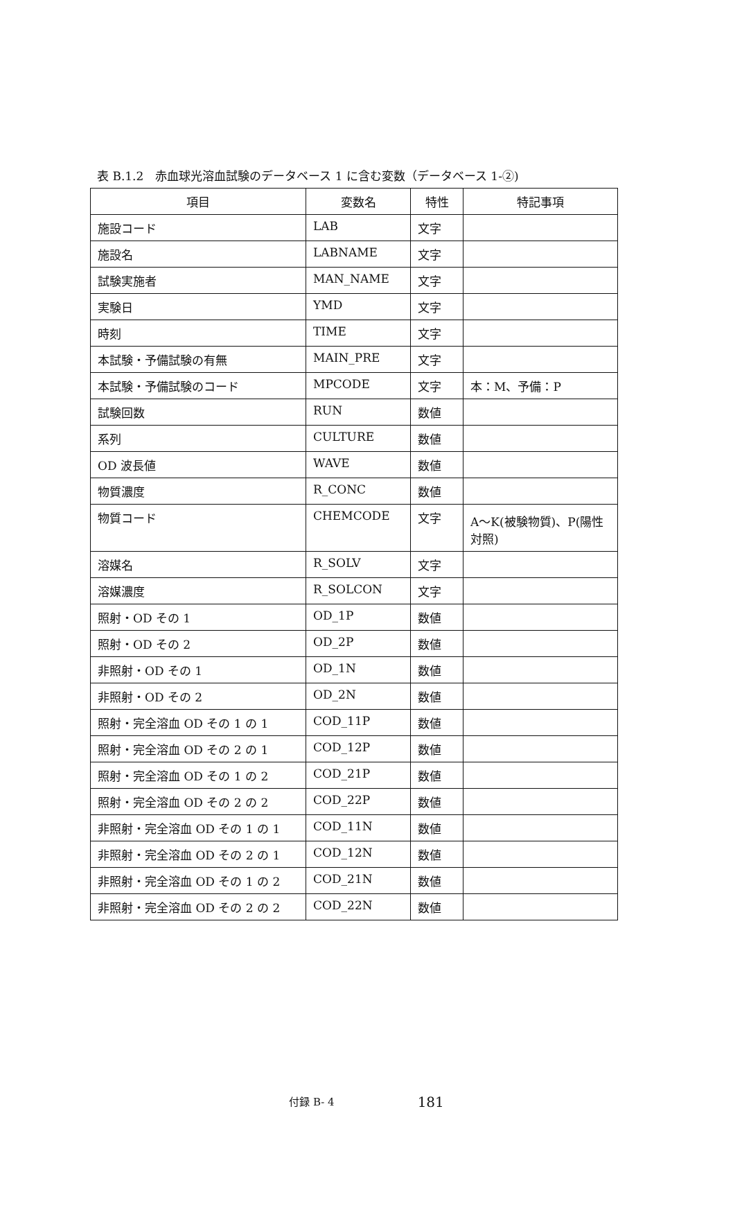表 B.1.2　赤血球光溶血試験のデータベース 1 に含む変数（データベース 1-②)
| 項目 | 変数名 | 特性 | 特記事項 |
| --- | --- | --- | --- |
| 施設コード | LAB | 文字 | |
| 施設名 | LABNAME | 文字 | |
| 試験実施者 | MAN_NAME | 文字 | |
| 実験日 | YMD | 文字 | |
| 時刻 | TIME | 文字 | |
| 本試験・予備試験の有無 | MAIN_PRE | 文字 | |
| 本試験・予備試験のコード | MPCODE | 文字 | 本：M、予備：P |
| 試験回数 | RUN | 数値 | |
| 系列 | CULTURE | 数値 | |
| OD 波長値 | WAVE | 数値 | |
| 物質濃度 | R_CONC | 数値 | |
| 物質コード | CHEMCODE | 文字 | A～K(被験物質)、P(陽性対照) |
| 溶媒名 | R_SOLV | 文字 | |
| 溶媒濃度 | R_SOLCON | 文字 | |
| 照射・OD その 1 | OD_1P | 数値 | |
| 照射・OD その 2 | OD_2P | 数値 | |
| 非照射・OD その 1 | OD_1N | 数値 | |
| 非照射・OD その 2 | OD_2N | 数値 | |
| 照射・完全溶血 OD その 1 の 1 | COD_11P | 数値 | |
| 照射・完全溶血 OD その 2 の 1 | COD_12P | 数値 | |
| 照射・完全溶血 OD その 1 の 2 | COD_21P | 数値 | |
| 照射・完全溶血 OD その 2 の 2 | COD_22P | 数値 | |
| 非照射・完全溶血 OD その 1 の 1 | COD_11N | 数値 | |
| 非照射・完全溶血 OD その 2 の 1 | COD_12N | 数値 | |
| 非照射・完全溶血 OD その 1 の 2 | COD_21N | 数値 | |
| 非照射・完全溶血 OD その 2 の 2 | COD_22N | 数値 | |
付録 B- 4 181